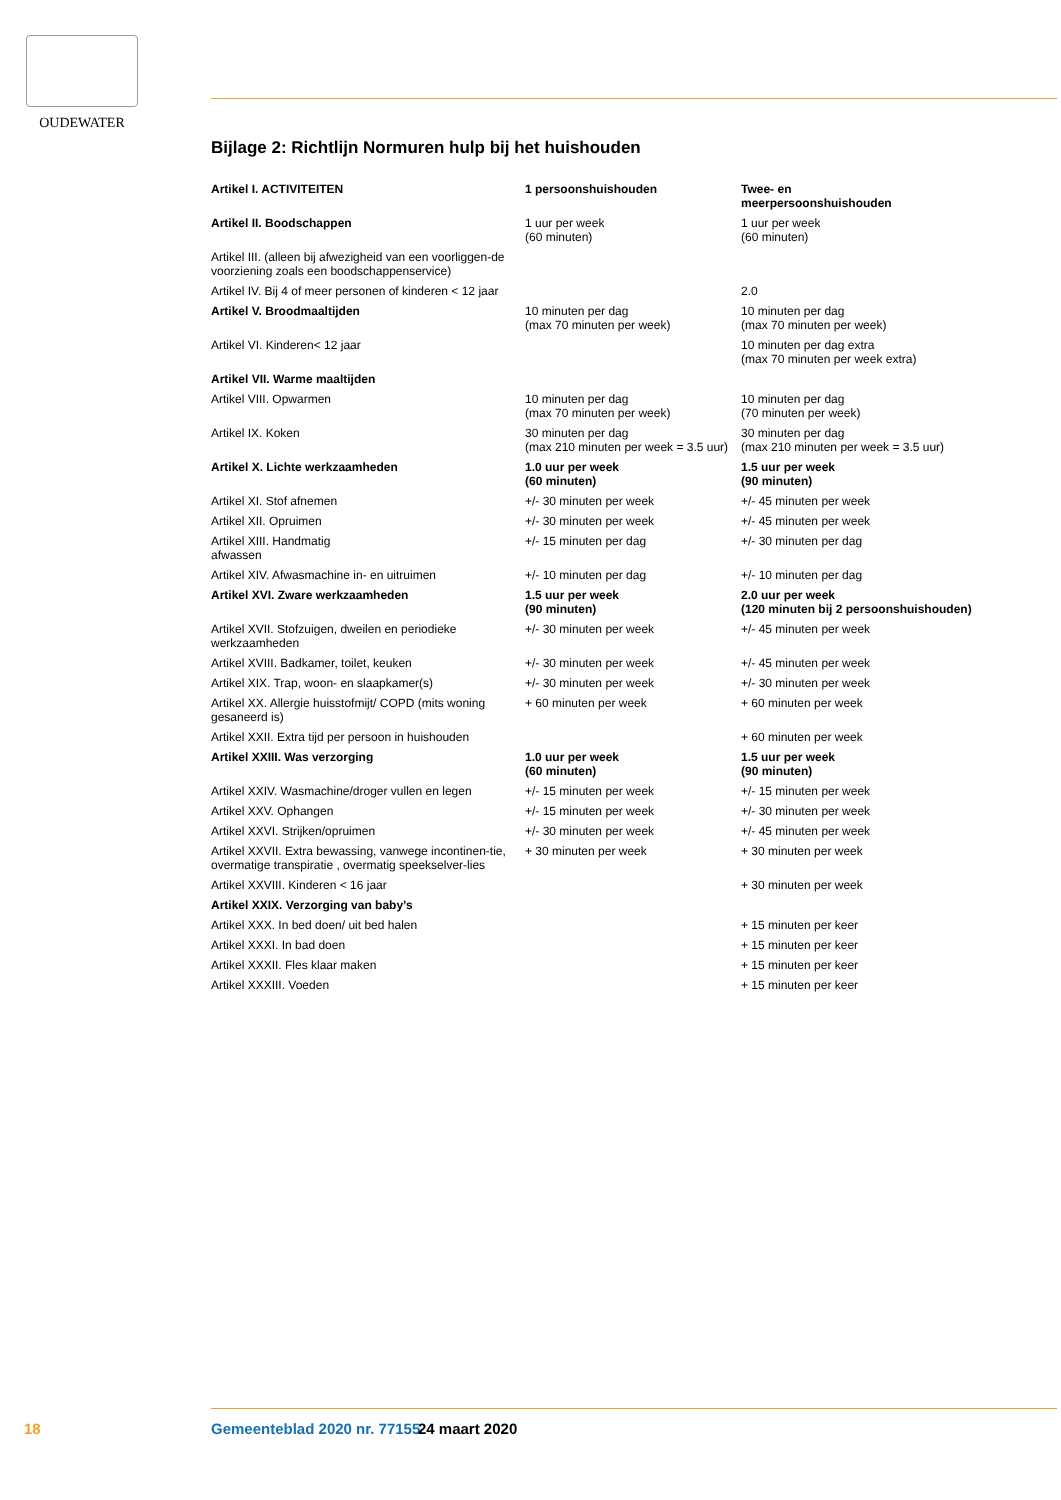OUDEWATER
Bijlage 2: Richtlijn Normuren hulp bij het huishouden
| Artikel I. ACTIVITEITEN | 1 persoonshuishouden | Twee- en meerpersoonshuishouden |
| --- | --- | --- |
| Artikel II. Boodschappen | 1 uur per week (60 minuten) | 1 uur per week (60 minuten) |
| Artikel III. (alleen bij afwezigheid van een voorliggen-de voorziening zoals een boodschappenservice) | | |
| Artikel IV. Bij 4 of meer personen of kinderen < 12 jaar | | 2.0 |
| Artikel V. Broodmaaltijden | 10 minuten per dag (max 70 minuten per week) | 10 minuten per dag (max 70 minuten per week) |
| Artikel VI. Kinderen< 12 jaar | | 10 minuten per dag extra (max 70 minuten per week extra) |
| Artikel VII. Warme maaltijden | | |
| Artikel VIII. Opwarmen | 10 minuten per dag (max 70 minuten per week) | 10 minuten per dag (70 minuten per week) |
| Artikel IX. Koken | 30 minuten per dag (max 210 minuten per week = 3.5 uur) | 30 minuten per dag (max 210 minuten per week = 3.5 uur) |
| Artikel X. Lichte werkzaamheden | 1.0 uur per week (60 minuten) | 1.5 uur per week (90 minuten) |
| Artikel XI. Stof afnemen | +/- 30 minuten per week | +/- 45 minuten per week |
| Artikel XII. Opruimen | +/- 30 minuten per week | +/- 45 minuten per week |
| Artikel XIII. Handmatig afwassen | +/- 15 minuten per dag | +/- 30 minuten per dag |
| Artikel XIV. Afwasmachine in- en uitruimen | +/- 10 minuten per dag | +/- 10 minuten per dag |
| Artikel XVI. Zware werkzaamheden | 1.5 uur per week (90 minuten) | 2.0 uur per week (120 minuten bij 2 persoonshuishouden) |
| Artikel XVII. Stofzuigen, dweilen en periodieke werkzaamheden | +/- 30 minuten per week | +/- 45 minuten per week |
| Artikel XVIII. Badkamer, toilet, keuken | +/- 30 minuten per week | +/- 45 minuten per week |
| Artikel XIX. Trap, woon- en slaapkamer(s) | +/- 30 minuten per week | +/- 30 minuten per week |
| Artikel XX. Allergie huisstofmijt/ COPD (mits woning gesaneerd is) | + 60 minuten per week | + 60 minuten per week |
| Artikel XXII. Extra tijd per persoon in huishouden | | + 60 minuten per week |
| Artikel XXIII. Was verzorging | 1.0 uur per week (60 minuten) | 1.5 uur per week (90 minuten) |
| Artikel XXIV. Wasmachine/droger vullen en legen | +/- 15 minuten per week | +/- 15 minuten per week |
| Artikel XXV. Ophangen | +/- 15 minuten per week | +/- 30 minuten per week |
| Artikel XXVI. Strijken/opruimen | +/- 30 minuten per week | +/- 45 minuten per week |
| Artikel XXVII. Extra bewassing, vanwege incontinen-tie, overmatige transpiratie , overmatig speekselver-lies | + 30 minuten per week | + 30 minuten per week |
| Artikel XXVIII. Kinderen < 16 jaar | | + 30 minuten per week |
| Artikel XXIX. Verzorging van baby’s | | |
| Artikel XXX. In bed doen/ uit bed halen | | + 15 minuten per keer |
| Artikel XXXI. In bad doen | | + 15 minuten per keer |
| Artikel XXXII. Fles klaar maken | | + 15 minuten per keer |
| Artikel XXXIII. Voeden | | + 15 minuten per keer |
18 Gemeenteblad 2020 nr. 77155 24 maart 2020